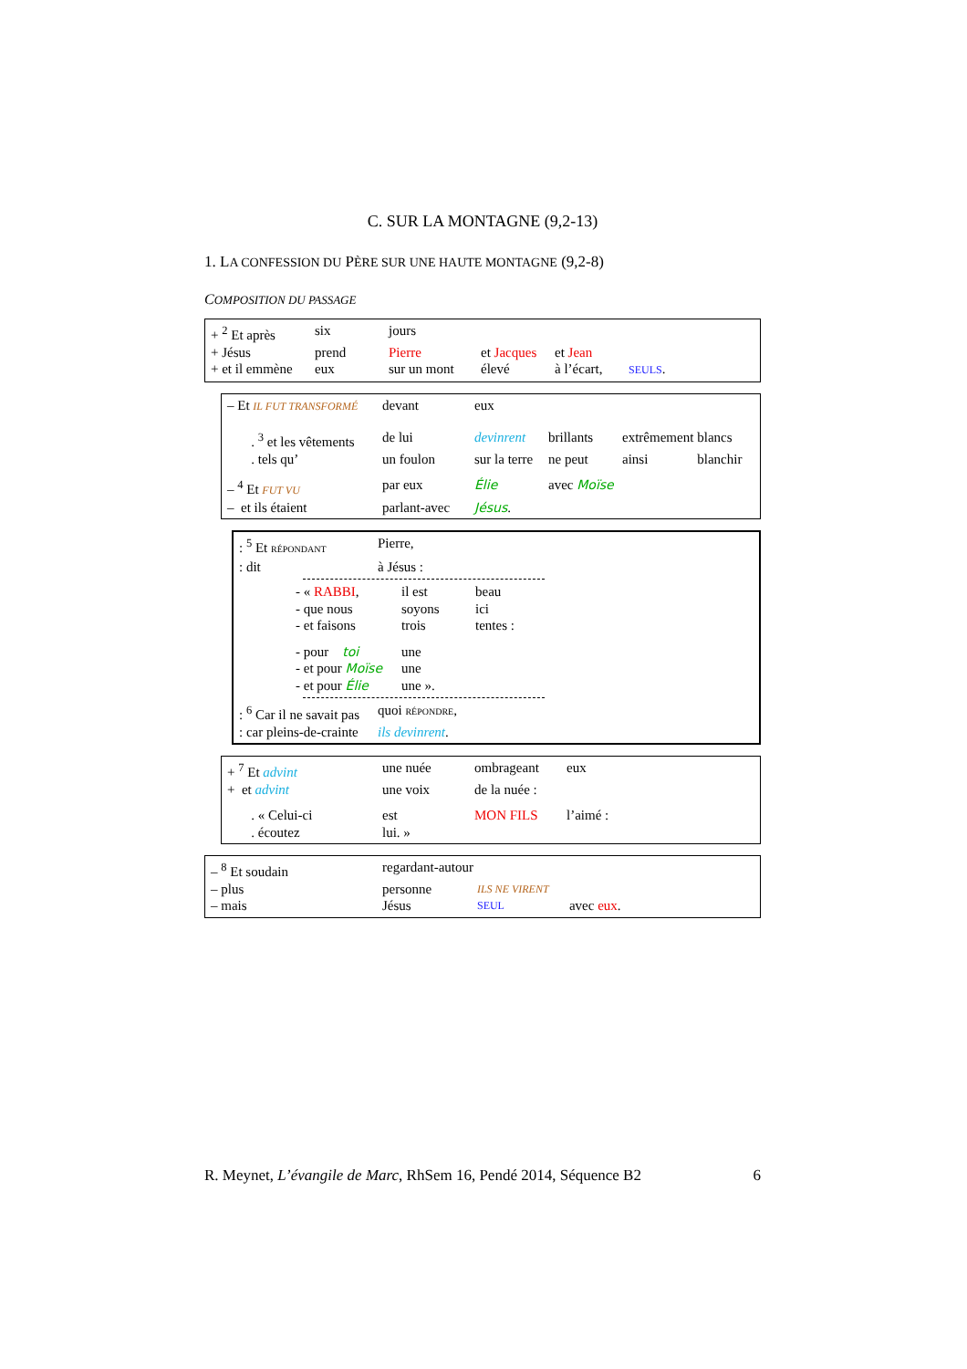C. SUR LA MONTAGNE (9,2-13)
1. LA CONFESSION DU PÈRE SUR UNE HAUTE MONTAGNE (9,2-8)
COMPOSITION DU PASSAGE
| + <sup>2</sup> Et après | six | jours | | | |
| + Jésus | prend | Pierre | et Jacques | et Jean | |
| + et il emmène | eux | sur un mont | élevé | à l’écart, | SEULS . |
| – Et IL FUT TRANSFORMÉ | devant | eux | | | |
| . <sup>3</sup> et les vêtements | de lui | devinrent | brillants | extrêmement | blancs |
| . tels qu’ | un foulon | sur la terre | ne peut | ainsi | blanchir |
| – <sup>4</sup> Et FUT VU | par eux | Élie | avec Moïse | | |
| – et ils étaient | parlant-avec | Jésus . | | | |
| : <sup>5</sup> Et RÉPONDANT | Pierre, |
| : dit | à Jésus : |
| - « RABBI , | il est | beau |
| - que nous | soyons | ici |
| - et faisons | trois | tentes : |
| - pour toi | une | |
| - et pour Moïse | une | |
| - et pour Élie | une ». | |
| : <sup>6</sup> Car il ne savait pas | quoi RÉPONDRE , |
| : car pleins-de-crainte | ils devinrent . |
| + <sup>7</sup> Et advint | une nuée | ombrageant | eux |
| + et advint | une voix | de la nuée : | |
| . « Celui-ci | est | MON FILS | l’aimé : |
| . écoutez | lui. » | | |
| – <sup>8</sup> Et soudain | regardant-autour | | |
| – plus | personne | ILS NE VIRENT | |
| – mais | Jésus | SEUL | avec eux . |
R. Meynet, L’évangile de Marc, RhSem 16, Pendé 2014, Séquence B2 6